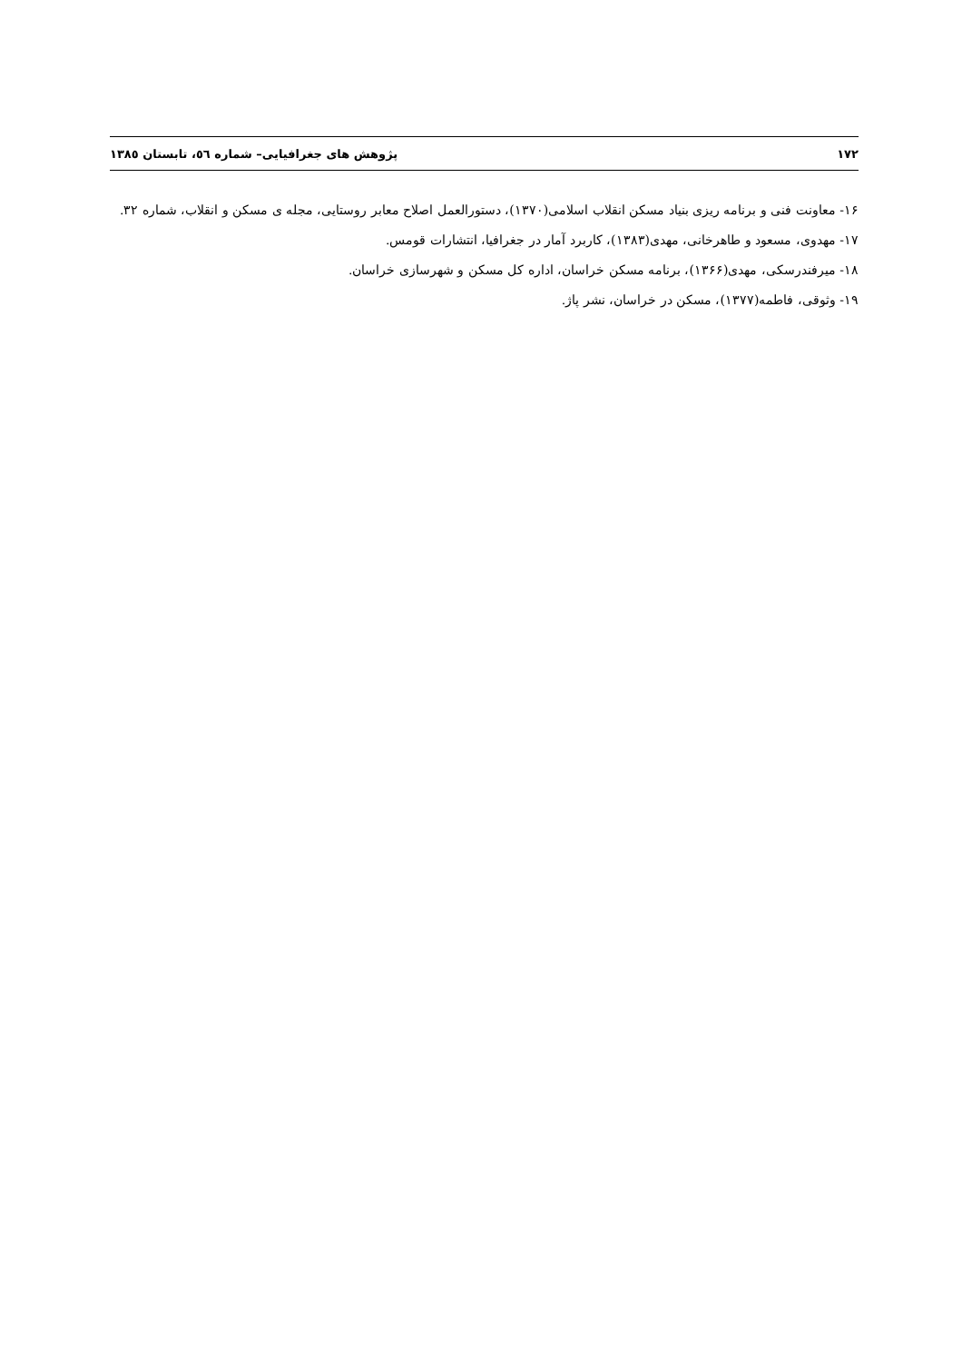۱۷۲ پژوهش های جغرافیایی– شماره ٥٦، تابستان ۱۳۸٥
۱۶- معاونت فنی و برنامه ریزی بنیاد مسکن انقلاب اسلامی(۱۳۷۰)، دستورالعمل اصلاح معابر روستایی، مجله ی مسکن و انقلاب، شماره ۳۲.
۱۷- مهدوی، مسعود و طاهرخانی، مهدی(۱۳۸۳)، کاربرد آمار در جغرافیا، انتشارات قومس.
۱۸- میرفندرسکی، مهدی(۱۳۶۶)، برنامه مسکن خراسان، اداره کل مسکن و شهرسازی خراسان.
۱۹- وثوقی، فاطمه(۱۳۷۷)، مسکن در خراسان، نشر پاژ.